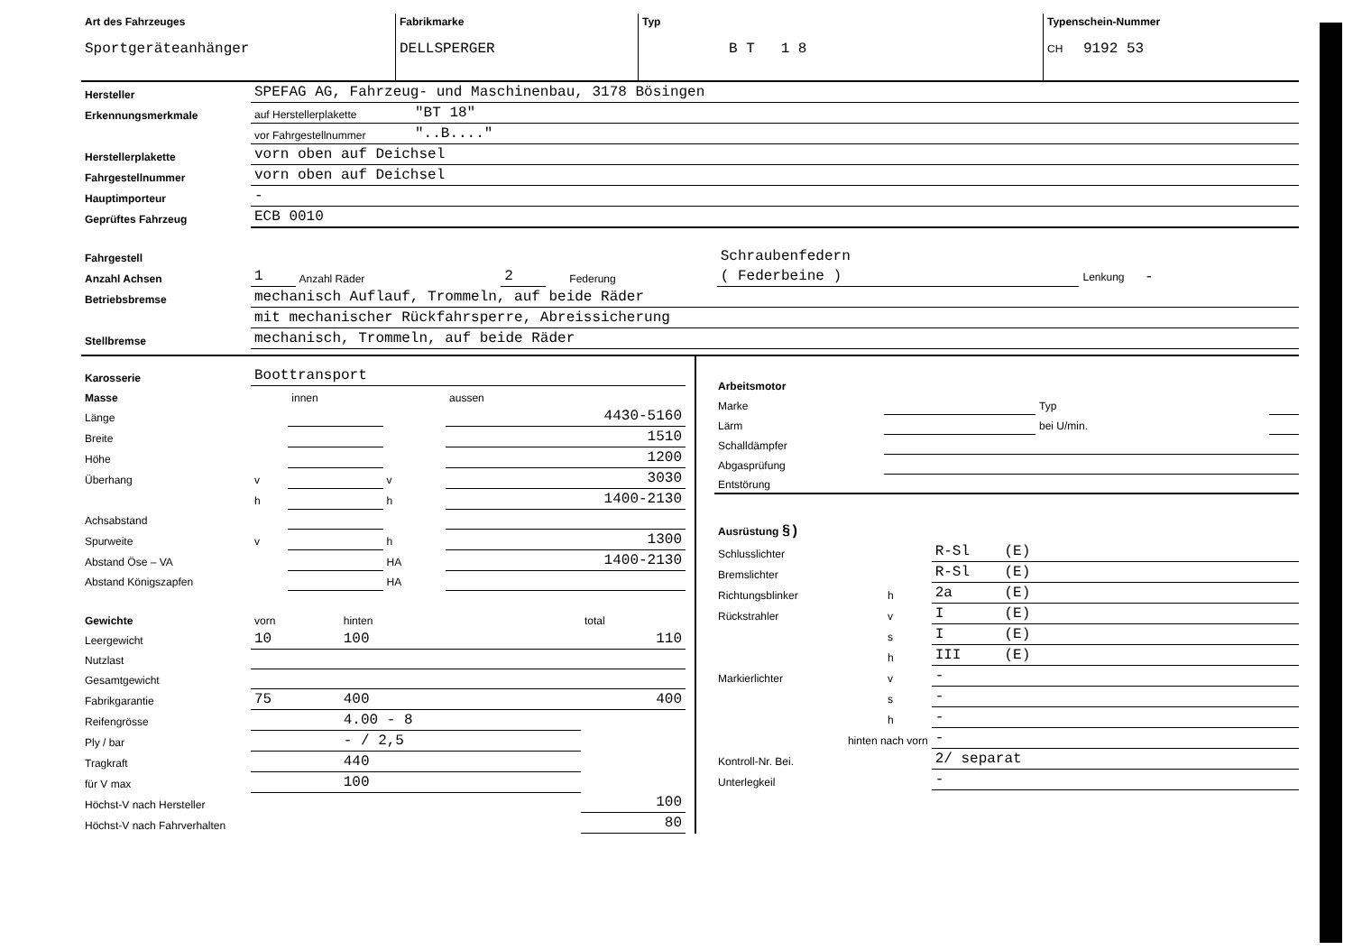| Art des Fahrzeuges Sportgeräteanhänger | Fabrikmarke DELLSPERGER | Typ B T 1 8 | Typenschein-Nummer CH 9192 53 |
| Hersteller | SPEFAG AG, Fahrzeug- und Maschinenbau, 3178 Bösingen | |
| Erkennungsmerkmale | auf Herstellerplakette | "BT 18" |
| | vor Fahrgestellnummer | "..B...." |
| Herstellerplakette | vorn oben auf Deichsel | |
| Fahrgestellnummer | vorn oben auf Deichsel | |
| Hauptimporteur | - | |
| Geprüftes Fahrzeug | ECB 0010 | |
| Fahrgestell | | | | | | Schraubenfedern | |
| Anzahl Achsen | 1 | Anzahl Räder | 2 | | Federung | ( Federbeine ) | Lenkung - |
| Betriebsbremse | mechanisch Auflauf, Trommeln, auf beide Räder | | | | | | |
| | mit mechanischer Rückfahrsperre, Abreissicherung | | | | | | |
| Stellbremse | mechanisch, Trommeln, auf beide Räder | | | | | | |
| Karosserie | Boottransport | | | |
| Masse | | innen | | aussen |
| Länge | | | | 4430-5160 |
| Breite | | | | 1510 |
| Höhe | | | | 1200 |
| Überhang | v | | v | 3030 |
| | h | | h | 1400-2130 |
| Achsabstand | | | | |
| Spurweite | v | | h | 1300 |
| Abstand Öse – VA | | | HA | 1400-2130 |
| Abstand Königszapfen | | | HA | |
| Gewichte | vorn | hinten | total |
| Leergewicht | 10 | 100 | 110 |
| Nutzlast | | | |
| Gesamtgewicht | | | |
| Fabrikgarantie | 75 | 400 | 400 |
| Reifengrösse | | 4.00 - 8 | |
| Ply / bar | | - / 2,5 | |
| Tragkraft | | 440 | |
| für V max | | 100 | |
| Höchst-V nach Hersteller | | | 100 |
| Höchst-V nach Fahrverhalten | | | 80 |
| Arbeitsmotor | | | |
| Marke | | Typ | |
| Lärm | | bei U/min. | |
| Schalldämpfer | | | |
| Abgasprüfung | | | |
| Entstörung | | | |
| Ausrüstung §) | | |
| Schlusslichter | | R-Sl (E) |
| Bremslichter | | R-Sl (E) |
| Richtungsblinker | h | 2a (E) |
| Rückstrahler | v | I (E) |
| | s | I (E) |
| | h | III (E) |
| Markierlichter | v | - |
| | s | - |
| | h | - |
| hinten nach vorn | | - |
| Kontroll-Nr. Bei. | | 2/ separat |
| Unterlegkeil | | - |